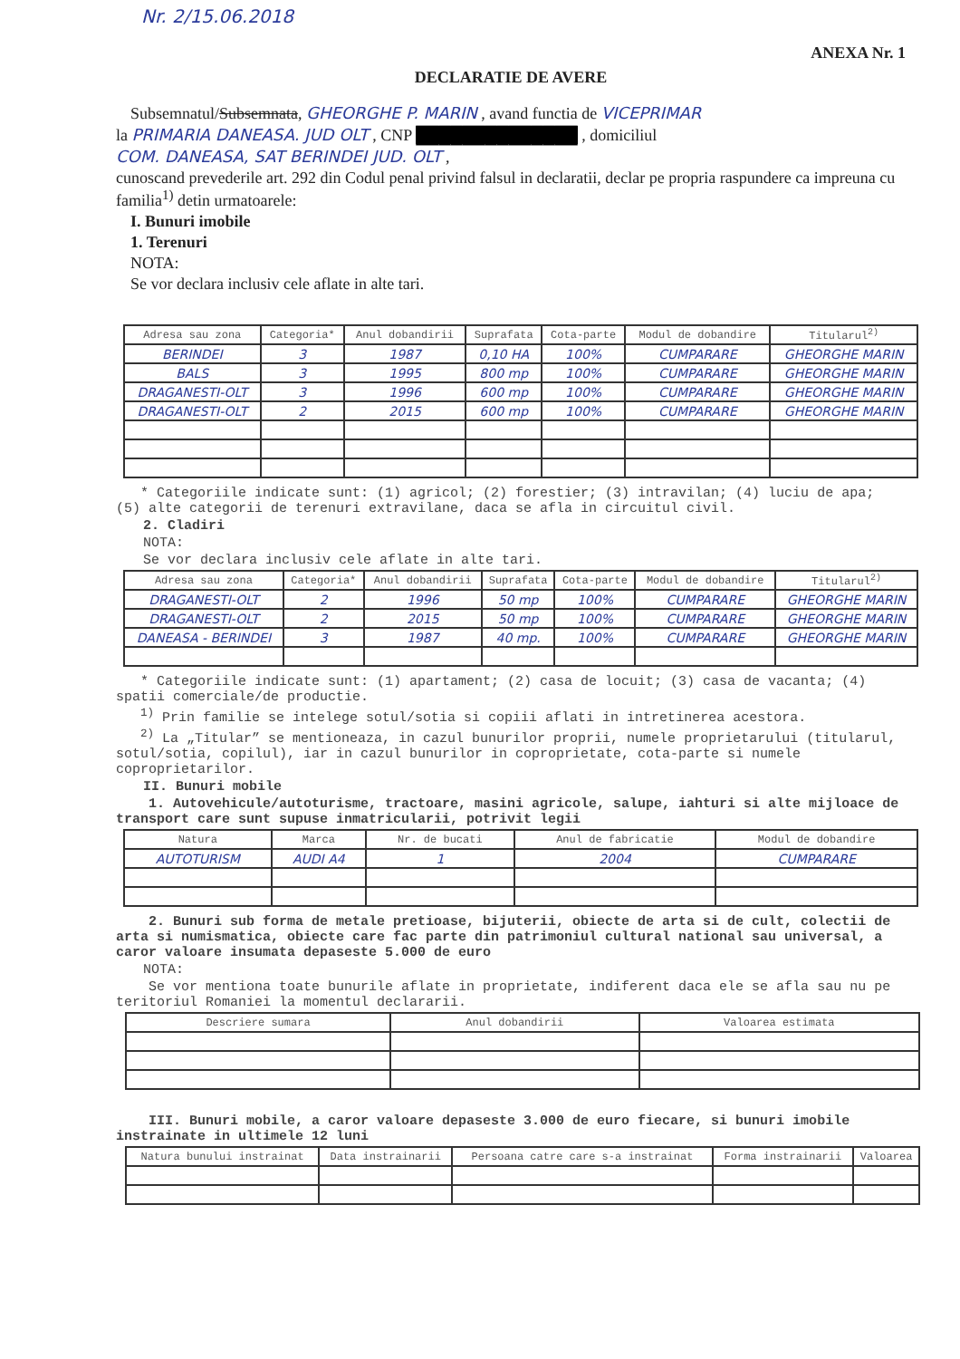Nr. 2/15.06.2018
ANEXA Nr. 1
DECLARATIE DE AVERE
Subsemnatul/Subsemnata, GHEORGHE P. MARIN , avand functia de VICEPRIMAR
la PRIMARIA DANEASA. JUD OLT , CNP ██████████████ , domiciliul
COM. DANEASA, SAT BERINDEI JUD. OLT ,
cunoscand prevederile art. 292 din Codul penal privind falsul in declaratii, declar pe propria raspundere ca impreuna cu familia<sup>1)</sup> detin urmatoarele:
I. Bunuri imobile
1. Terenuri
NOTA:
Se vor declara inclusiv cele aflate in alte tari.
| Adresa sau zona | Categoria* | Anul dobandirii | Suprafata | Cota-parte | Modul de dobandire | Titularul<sup>2)</sup> |
| --- | --- | --- | --- | --- | --- | --- |
| BERINDEI | 3 | 1987 | 0,10 HA | 100% | CUMPARARE | GHEORGHE MARIN |
| BALS | 3 | 1995 | 800 mp | 100% | CUMPARARE | GHEORGHE MARIN |
| DRAGANESTI-OLT | 3 | 1996 | 600 mp | 100% | CUMPARARE | GHEORGHE MARIN |
| DRAGANESTI-OLT | 2 | 2015 | 600 mp | 100% | CUMPARARE | GHEORGHE MARIN |
* Categoriile indicate sunt: (1) agricol; (2) forestier; (3) intravilan; (4) luciu de apa; (5) alte categorii de terenuri extravilane, daca se afla in circuitul civil.
2. Cladiri
NOTA:
Se vor declara inclusiv cele aflate in alte tari.
| Adresa sau zona | Categoria* | Anul dobandirii | Suprafata | Cota-parte | Modul de dobandire | Titularul<sup>2)</sup> |
| --- | --- | --- | --- | --- | --- | --- |
| DRAGANESTI-OLT | 2 | 1996 | 50 mp | 100% | CUMPARARE | GHEORGHE MARIN |
| DRAGANESTI-OLT | 2 | 2015 | 50 mp | 100% | CUMPARARE | GHEORGHE MARIN |
| DANEASA - BERINDEI | 3 | 1987 | 40 mp. | 100% | CUMPARARE | GHEORGHE MARIN |
* Categoriile indicate sunt: (1) apartament; (2) casa de locuit; (3) casa de vacanta; (4) spatii comerciale/de productie.
<sup>1)</sup> Prin familie se intelege sotul/sotia si copiii aflati in intretinerea acestora.
<sup>2)</sup> La „Titular” se mentioneaza, in cazul bunurilor proprii, numele proprietarului (titularul, sotul/sotia, copilul), iar in cazul bunurilor in coproprietate, cota-parte si numele coproprietarilor.
II. Bunuri mobile
1. Autovehicule/autoturisme, tractoare, masini agricole, salupe, iahturi si alte mijloace de transport care sunt supuse inmatricularii, potrivit legii
| Natura | Marca | Nr. de bucati | Anul de fabricatie | Modul de dobandire |
| --- | --- | --- | --- | --- |
| AUTOTURISM | AUDI A4 | 1 | 2004 | CUMPARARE |
2. Bunuri sub forma de metale pretioase, bijuterii, obiecte de arta si de cult, colectii de arta si numismatica, obiecte care fac parte din patrimoniul cultural national sau universal, a caror valoare insumata depaseste 5.000 de euro
NOTA:
Se vor mentiona toate bunurile aflate in proprietate, indiferent daca ele se afla sau nu pe teritoriul Romaniei la momentul declararii.
| Descriere sumara | Anul dobandirii | Valoarea estimata |
| --- | --- | --- |
III. Bunuri mobile, a caror valoare depaseste 3.000 de euro fiecare, si bunuri imobile instrainate in ultimele 12 luni
| Natura bunului instrainat | Data instrainarii | Persoana catre care s-a instrainat | Forma instrainarii | Valoarea |
| --- | --- | --- | --- | --- |